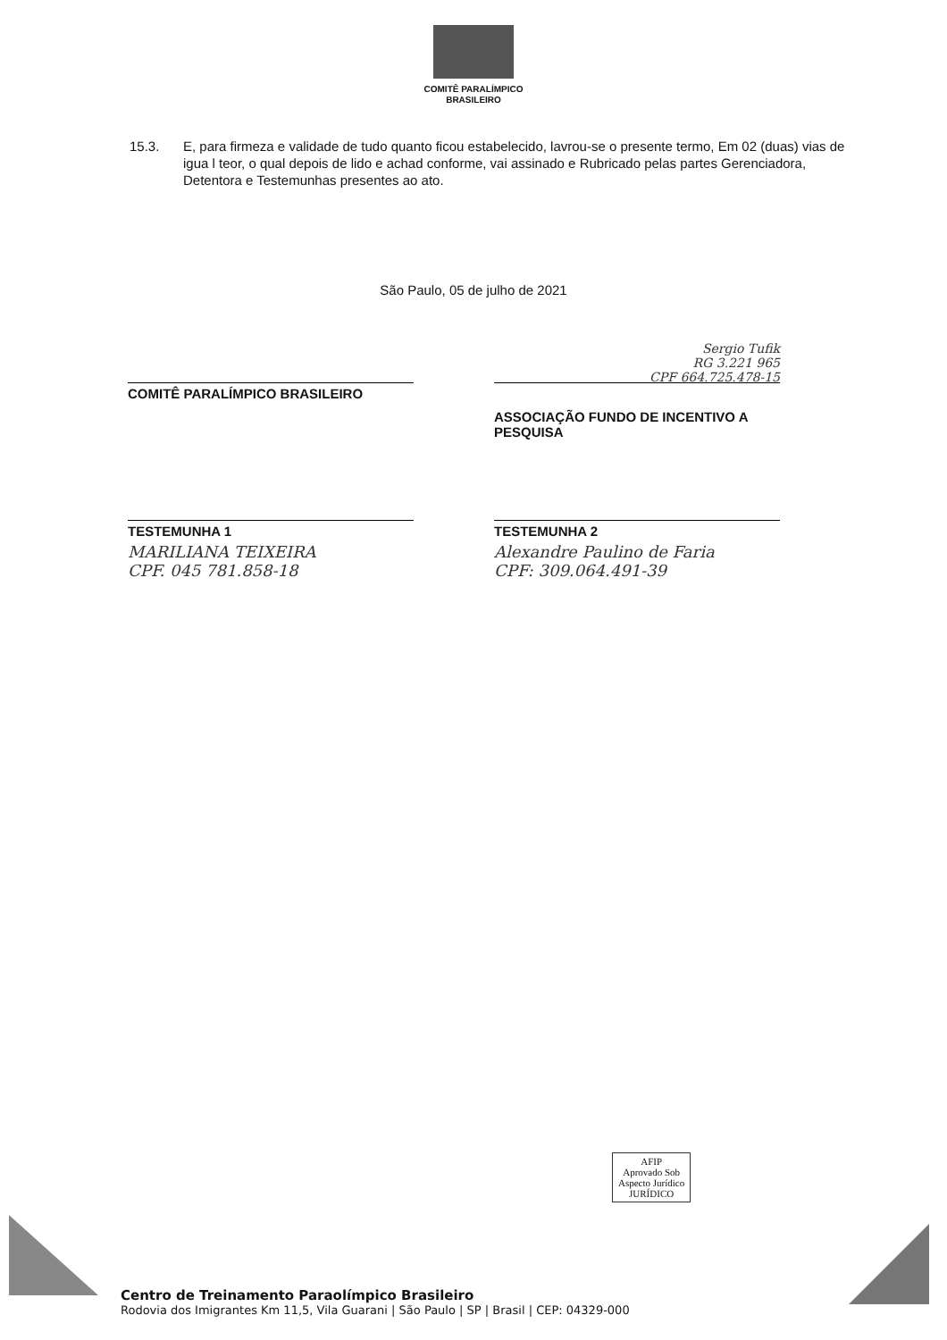COMITÊ PARALÍMPICO
BRASILEIRO
15.3. E, para firmeza e validade de tudo quanto ficou estabelecido, lavrou-se o presente termo, Em 02 (duas) vias de igua l teor, o qual depois de lido e achad conforme, vai assinado e Rubricado pelas partes Gerenciadora, Detentora e Testemunhas presentes ao ato.
São Paulo, 05 de julho de 2021
COMITÊ PARALÍMPICO BRASILEIRO
Sergio Tufik
RG 3.221 965
CPF 664.725.478-15
ASSOCIAÇÃO FUNDO DE INCENTIVO A PESQUISA
TESTEMUNHA 1
MARILIANA TEIXEIRA
CPF. 045 781.858-18
TESTEMUNHA 2
Alexandre Paulino de Faria
CPF: 309.064.491-39
AFIP
Aprovado Sob
Aspecto Jurídico
JURÍDICO
Centro de Treinamento Paraolímpico Brasileiro
Rodovia dos Imigrantes Km 11,5, Vila Guarani | São Paulo | SP | Brasil | CEP: 04329-000